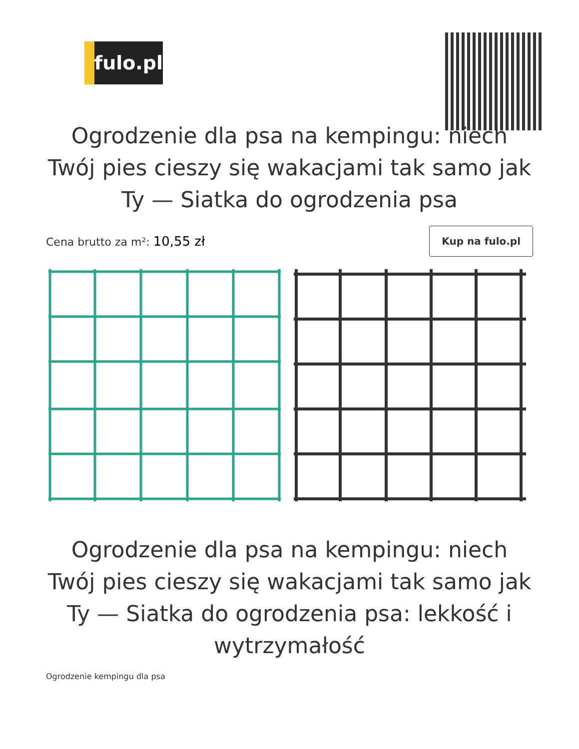fulo.pl
Ogrodzenie dla psa na kempingu: niech Twój pies cieszy się wakacjami tak samo jak Ty — Siatka do ogrodzenia psa
Cena brutto za m²: 10,55 zł
Kup na fulo.pl
Ogrodzenie dla psa na kempingu: niech Twój pies cieszy się wakacjami tak samo jak Ty — Siatka do ogrodzenia psa: lekkość i wytrzymałość
Ogrodzenie kempingu dla psa